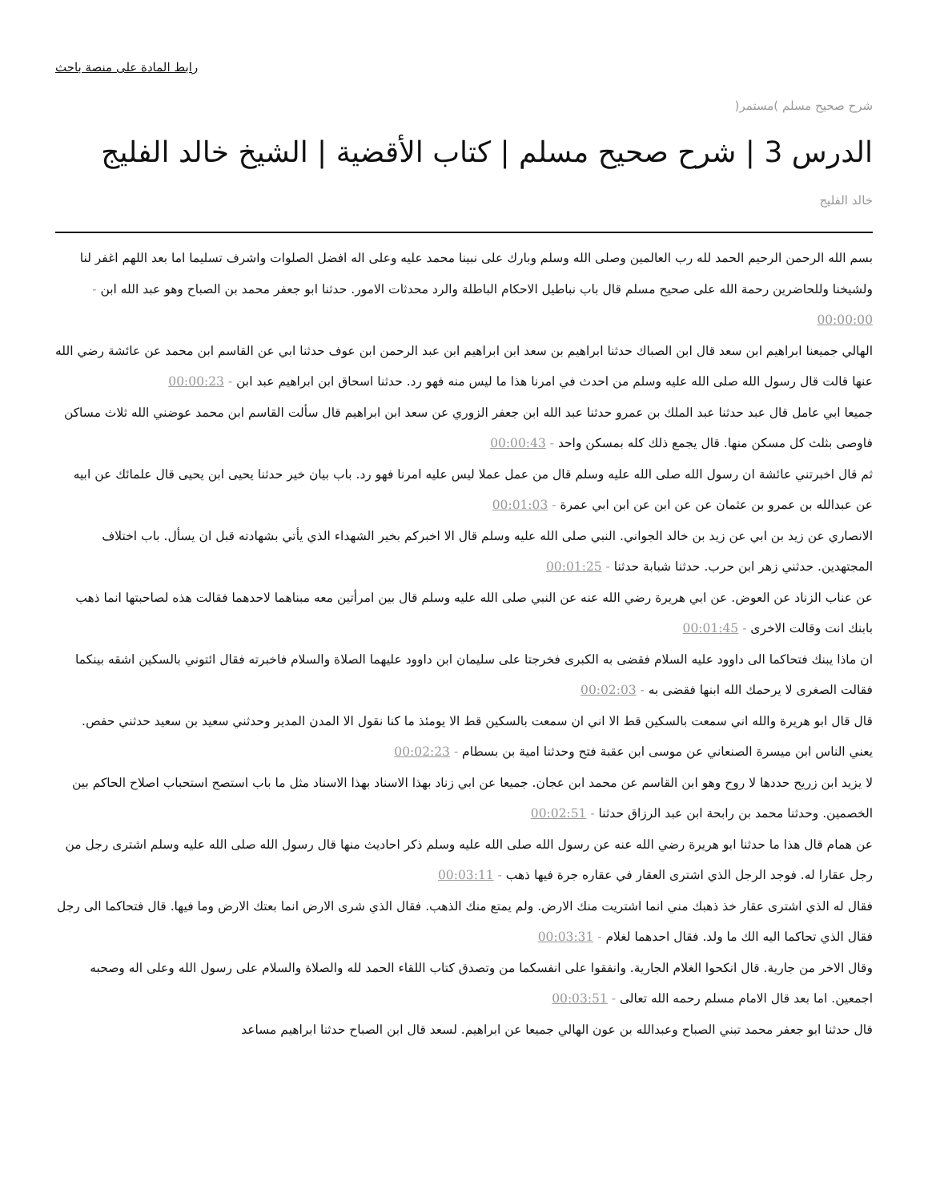رابط المادة على منصة باحث
شرح صحيح مسلم )مستمر(
الدرس 3 | شرح صحيح مسلم | كتاب الأقضية | الشيخ خالد الفليج
خالد الفليج
بسم الله الرحمن الرحيم الحمد لله رب العالمين وصلى الله وسلم وبارك على نبينا محمد عليه وعلى اله افضل الصلوات واشرف تسليما اما بعد اللهم اغفر لنا ولشيخنا وللحاضرين رحمة الله على صحيح مسلم قال باب نباطيل الاحكام الباطلة والرد محدثات الامور. حدثنا ابو جعفر محمد بن الصباح وهو عبد الله ابن - 00:00:00
الهالي جميعنا ابراهيم ابن سعد قال ابن الصباك حدثنا ابراهيم بن سعد ابن ابراهيم ابن عبد الرحمن ابن عوف حدثنا ابي عن القاسم ابن محمد عن عائشة رضي الله عنها قالت قال رسول الله صلى الله عليه وسلم من احدث في امرنا هذا ما ليس منه فهو رد. حدثنا اسحاق ابن ابراهيم عبد ابن - 00:00:23
جميعا ابي عامل قال عبد حدثنا عبد الملك بن عمرو حدثنا عبد الله ابن جعفر الزوري عن سعد ابن ابراهيم قال سألت القاسم ابن محمد عوضني الله ثلاث مساكن فاوصى بثلث كل مسكن منها. قال يجمع ذلك كله بمسكن واحد - 00:00:43
ثم قال اخبرتني عائشة ان رسول الله صلى الله عليه وسلم قال من عمل عملا ليس عليه امرنا فهو رد. باب بيان خير حدثنا يحيى ابن يحيى قال علمائك عن ابيه عن عبدالله بن عمرو بن عثمان عن عن ابن عن ابن ابي عمرة - 00:01:03
الانصاري عن زيد بن ابي عن زيد بن خالد الجواني. النبي صلى الله عليه وسلم قال الا اخبركم بخير الشهداء الذي يأتي بشهادته قبل ان يسأل. باب اختلاف المجتهدين. حدثني زهر ابن حرب. حدثنا شبابة حدثنا - 00:01:25
عن عناب الزناد عن العوض. عن ابي هريرة رضي الله عنه عن النبي صلى الله عليه وسلم قال بين امرأتين معه مبناهما لاحدهما فقالت هذه لصاحبتها انما ذهب بابنك انت وقالت الاخرى - 00:01:45
ان ماذا يبنك فتحاكما الى داوود عليه السلام فقضى به الكبرى فخرجتا على سليمان ابن داوود عليهما الصلاة والسلام فاخبرته فقال ائتوني بالسكين اشقه بينكما فقالت الصغرى لا يرحمك الله ابنها فقضى به - 00:02:03
قال قال ابو هريرة والله اني سمعت بالسكين قط الا اني ان سمعت بالسكين قط الا يومئذ ما كنا نقول الا المدن المدير وحدثني سعيد بن سعيد حدثني حفص. يعني الناس ابن ميسرة الصنعاني عن موسى ابن عقبة فتح وحدثنا امية بن بسطام - 00:02:23
لا يزيد ابن زريح حددها لا روح وهو ابن القاسم عن محمد ابن عجان. جميعا عن ابي زناد بهذا الاسناد بهذا الاسناد مثل ما باب استصح استحباب اصلاح الحاكم بين الخصمين. وحدثنا محمد بن رابحة ابن عبد الرزاق حدثنا - 00:02:51
عن همام قال هذا ما حدثنا ابو هريرة رضي الله عنه عن رسول الله صلى الله عليه وسلم ذكر احاديث منها قال رسول الله صلى الله عليه وسلم اشترى رجل من رجل عقارا له. فوجد الرجل الذي اشترى العقار في عقاره جرة فيها ذهب - 00:03:11
فقال له الذي اشترى عقار خذ ذهبك مني انما اشتريت منك الارض. ولم يمتع منك الذهب. فقال الذي شرى الارض انما بعتك الارض وما فيها. قال فتحاكما الى رجل فقال الذي تحاكما اليه الك ما ولد. فقال احدهما لغلام - 00:03:31
وقال الاخر من جارية. قال انكحوا الغلام الجارية. وانفقوا على انفسكما من وتصدق كتاب اللقاء الحمد لله والصلاة والسلام على رسول الله وعلى اله وصحبه اجمعين. اما بعد قال الامام مسلم رحمه الله تعالى - 00:03:51
قال حدثنا ابو جعفر محمد تبني الصباح وعبدالله بن عون الهالي جميعا عن ابراهيم. لسعد قال ابن الصباح حدثنا ابراهيم مساعد